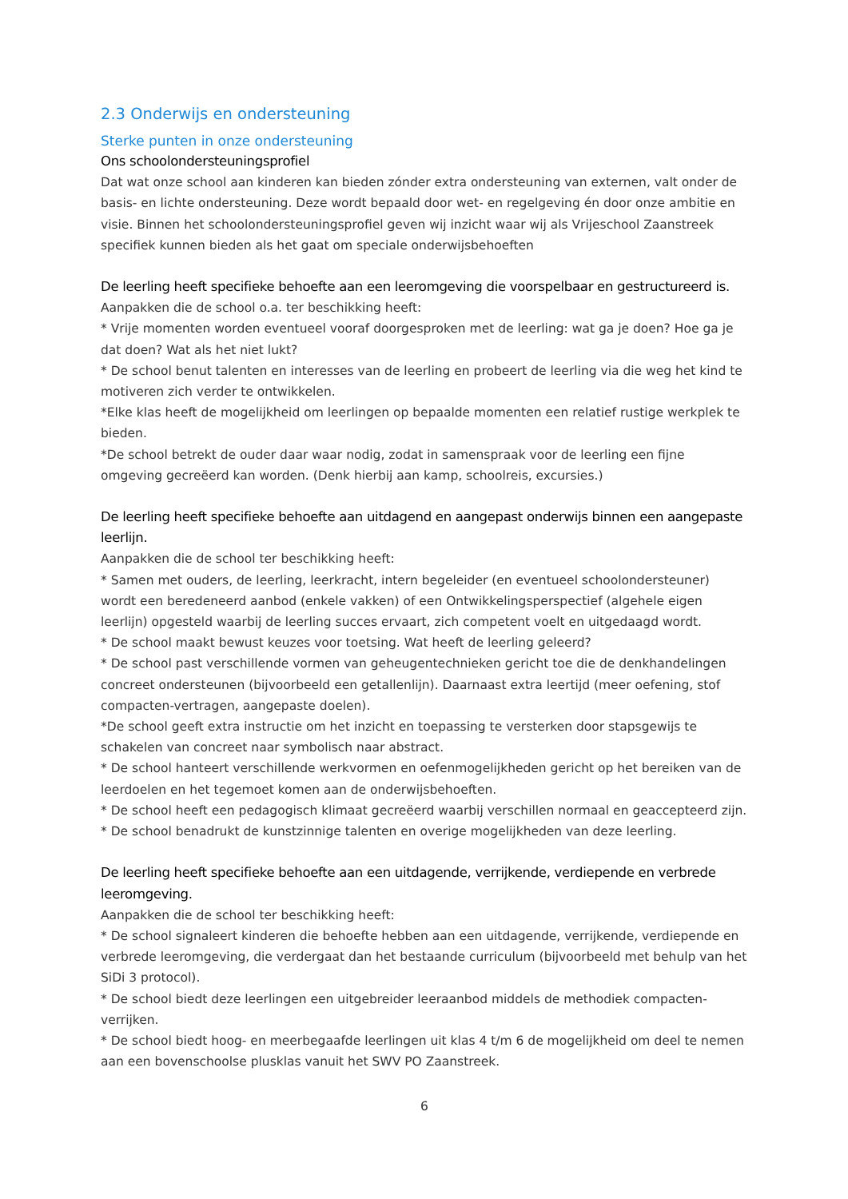2.3 Onderwijs en ondersteuning
Sterke punten in onze ondersteuning
Ons schoolondersteuningsprofiel
Dat wat onze school aan kinderen kan bieden zónder extra ondersteuning van externen, valt onder de basis- en lichte ondersteuning. Deze wordt bepaald door wet- en regelgeving én door onze ambitie en visie. Binnen het schoolondersteuningsprofiel geven wij inzicht waar wij als Vrijeschool Zaanstreek specifiek kunnen bieden als het gaat om speciale onderwijsbehoeften
De leerling heeft specifieke behoefte aan een leeromgeving die voorspelbaar en gestructureerd is.
Aanpakken die de school o.a. ter beschikking heeft:
* Vrije momenten worden eventueel vooraf doorgesproken met de leerling: wat ga je doen? Hoe ga je dat doen? Wat als het niet lukt?
* De school benut talenten en interesses van de leerling en probeert de leerling via die weg het kind te motiveren zich verder te ontwikkelen.
*Elke klas heeft de mogelijkheid om leerlingen op bepaalde momenten een relatief rustige werkplek te bieden.
*De school betrekt de ouder daar waar nodig, zodat in samenspraak voor de leerling een fijne omgeving gecreëerd kan worden. (Denk hierbij aan kamp, schoolreis, excursies.)
De leerling heeft specifieke behoefte aan uitdagend en aangepast onderwijs binnen een aangepaste leerlijn.
Aanpakken die de school ter beschikking heeft:
* Samen met ouders, de leerling, leerkracht, intern begeleider (en eventueel schoolondersteuner) wordt een beredeneerd aanbod (enkele vakken) of een Ontwikkelingsperspectief (algehele eigen leerlijn) opgesteld waarbij de leerling succes ervaart, zich competent voelt en uitgedaagd wordt.
* De school maakt bewust keuzes voor toetsing. Wat heeft de leerling geleerd?
* De school past verschillende vormen van geheugentechnieken gericht toe die de denkhandelingen concreet ondersteunen (bijvoorbeeld een getallenlijn). Daarnaast extra leertijd (meer oefening, stof compacten-vertragen, aangepaste doelen).
*De school geeft extra instructie om het inzicht en toepassing te versterken door stapsgewijs te schakelen van concreet naar symbolisch naar abstract.
* De school hanteert verschillende werkvormen en oefenmogelijkheden gericht op het bereiken van de leerdoelen en het tegemoet komen aan de onderwijsbehoeften.
* De school heeft een pedagogisch klimaat gecreëerd waarbij verschillen normaal en geaccepteerd zijn.
* De school benadrukt de kunstzinnige talenten en overige mogelijkheden van deze leerling.
De leerling heeft specifieke behoefte aan een uitdagende, verrijkende, verdiepende en verbrede leeromgeving.
Aanpakken die de school ter beschikking heeft:
* De school signaleert kinderen die behoefte hebben aan een uitdagende, verrijkende, verdiepende en verbrede leeromgeving, die verdergaat dan het bestaande curriculum (bijvoorbeeld met behulp van het SiDi 3 protocol).
* De school biedt deze leerlingen een uitgebreider leeraanbod middels de methodiek compacten-verrijken.
* De school biedt hoog- en meerbegaafde leerlingen uit klas 4 t/m 6 de mogelijkheid om deel te nemen aan een bovenschoolse plusklas vanuit het SWV PO Zaanstreek.
6